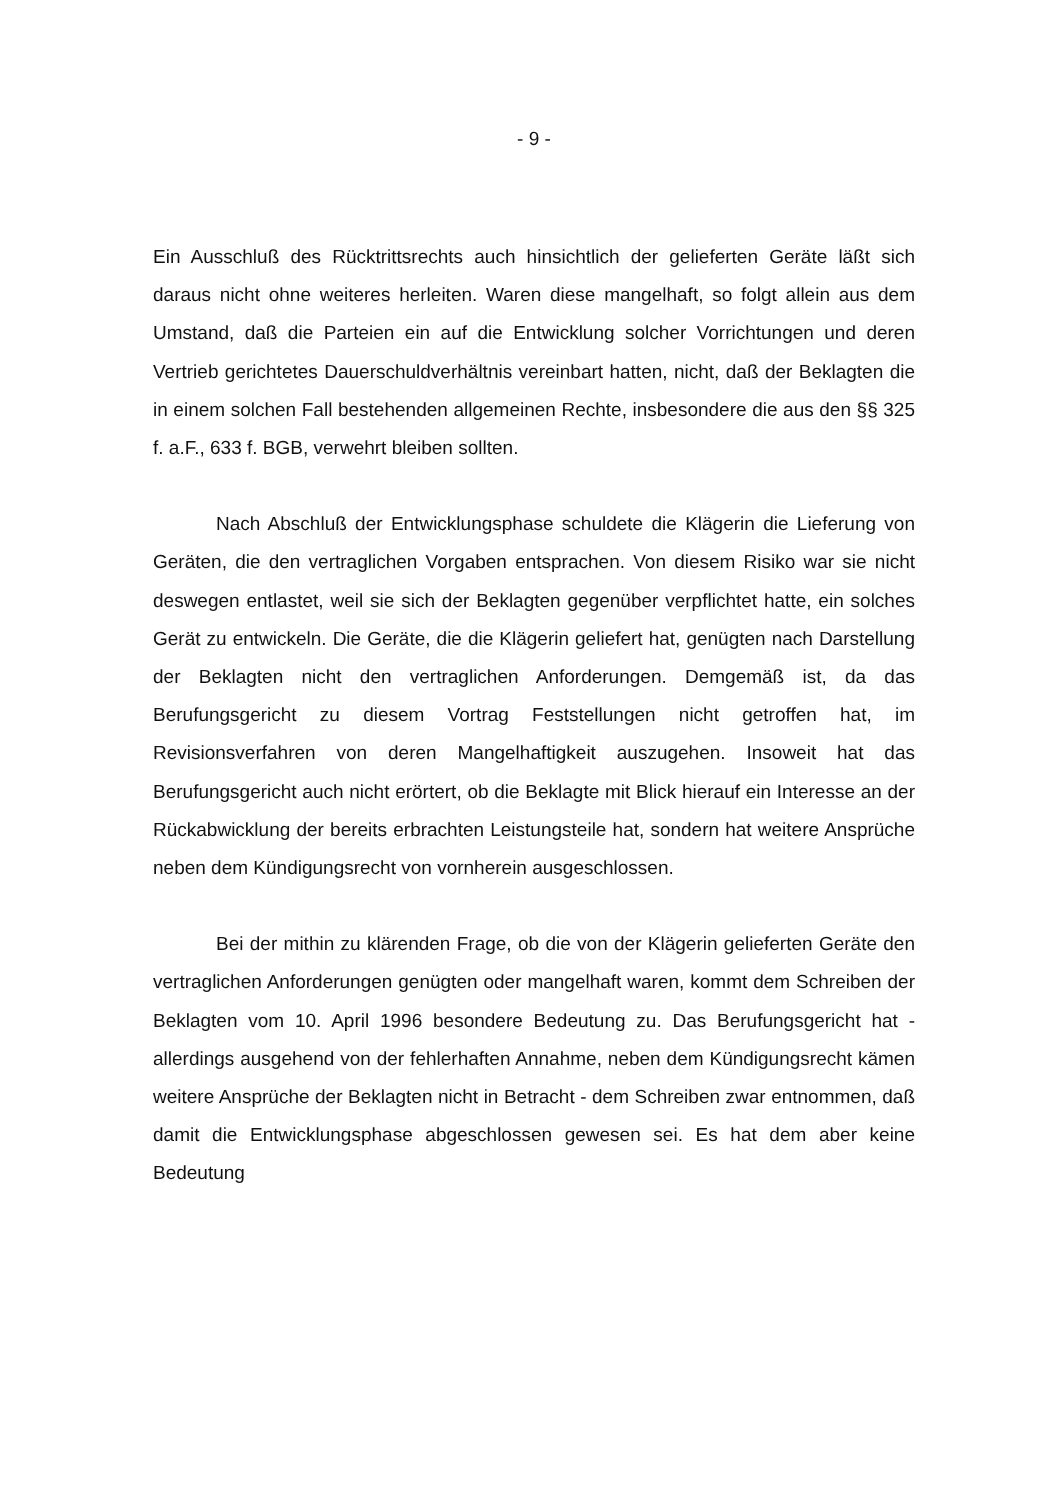- 9 -
Ein Ausschluß des Rücktrittsrechts auch hinsichtlich der gelieferten Geräte läßt sich daraus nicht ohne weiteres herleiten. Waren diese mangelhaft, so folgt allein aus dem Umstand, daß die Parteien ein auf die Entwicklung solcher Vorrichtungen und deren Vertrieb gerichtetes Dauerschuldverhältnis vereinbart hatten, nicht, daß der Beklagten die in einem solchen Fall bestehenden allgemeinen Rechte, insbesondere die aus den §§ 325 f. a.F., 633 f. BGB, verwehrt bleiben sollten.
Nach Abschluß der Entwicklungsphase schuldete die Klägerin die Lieferung von Geräten, die den vertraglichen Vorgaben entsprachen. Von diesem Risiko war sie nicht deswegen entlastet, weil sie sich der Beklagten gegenüber verpflichtet hatte, ein solches Gerät zu entwickeln. Die Geräte, die die Klägerin geliefert hat, genügten nach Darstellung der Beklagten nicht den vertraglichen Anforderungen. Demgemäß ist, da das Berufungsgericht zu diesem Vortrag Feststellungen nicht getroffen hat, im Revisionsverfahren von deren Mangelhaftigkeit auszugehen. Insoweit hat das Berufungsgericht auch nicht erörtert, ob die Beklagte mit Blick hierauf ein Interesse an der Rückabwicklung der bereits erbrachten Leistungsteile hat, sondern hat weitere Ansprüche neben dem Kündigungsrecht von vornherein ausgeschlossen.
Bei der mithin zu klärenden Frage, ob die von der Klägerin gelieferten Geräte den vertraglichen Anforderungen genügten oder mangelhaft waren, kommt dem Schreiben der Beklagten vom 10. April 1996 besondere Bedeutung zu. Das Berufungsgericht hat - allerdings ausgehend von der fehlerhaften Annahme, neben dem Kündigungsrecht kämen weitere Ansprüche der Beklagten nicht in Betracht - dem Schreiben zwar entnommen, daß damit die Entwicklungsphase abgeschlossen gewesen sei. Es hat dem aber keine Bedeutung